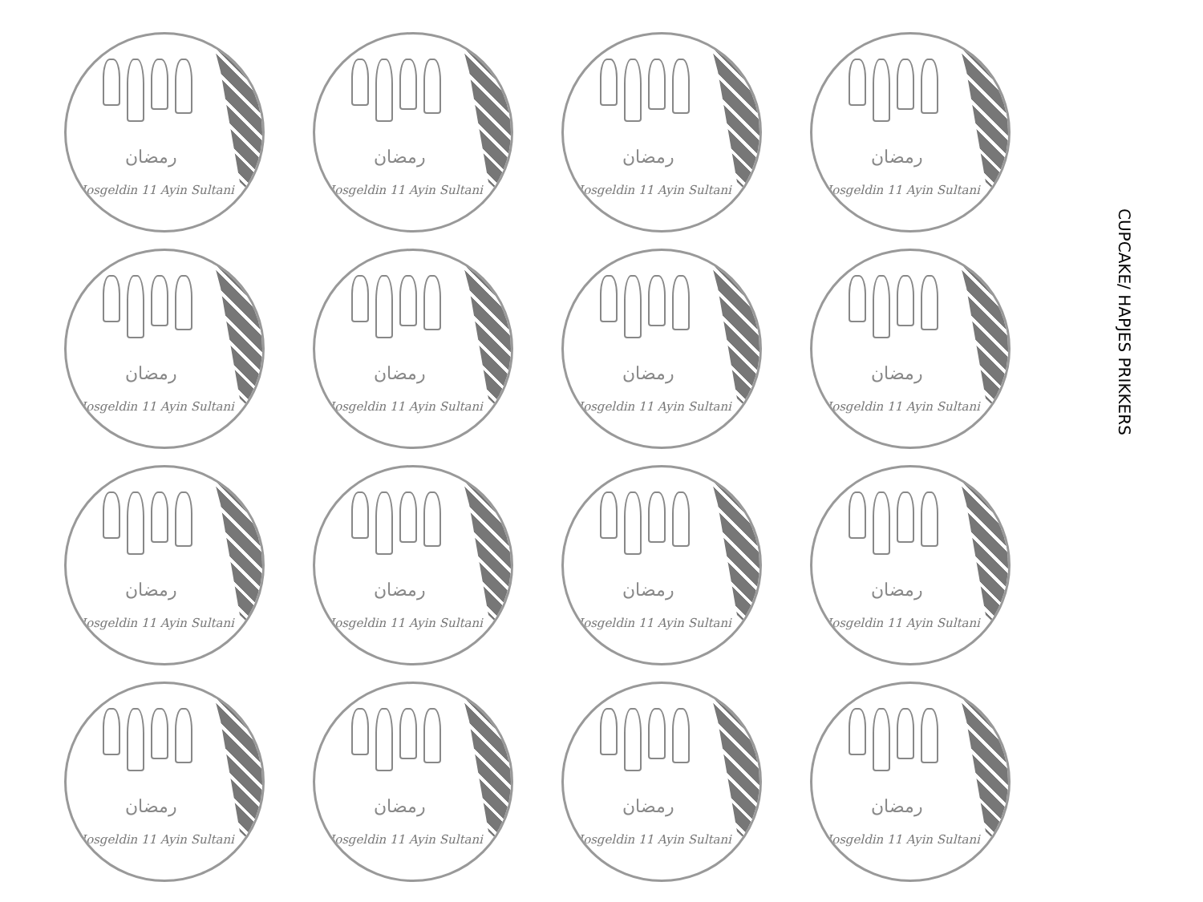رمضان
Hosgeldin 11 Ayin Sultani
رمضان
Hosgeldin 11 Ayin Sultani
رمضان
Hosgeldin 11 Ayin Sultani
رمضان
Hosgeldin 11 Ayin Sultani
رمضان
Hosgeldin 11 Ayin Sultani
رمضان
Hosgeldin 11 Ayin Sultani
رمضان
Hosgeldin 11 Ayin Sultani
رمضان
Hosgeldin 11 Ayin Sultani
رمضان
Hosgeldin 11 Ayin Sultani
رمضان
Hosgeldin 11 Ayin Sultani
رمضان
Hosgeldin 11 Ayin Sultani
رمضان
Hosgeldin 11 Ayin Sultani
رمضان
Hosgeldin 11 Ayin Sultani
رمضان
Hosgeldin 11 Ayin Sultani
رمضان
Hosgeldin 11 Ayin Sultani
رمضان
Hosgeldin 11 Ayin Sultani
CUPCAKE/ HAPJES PRIKKERS